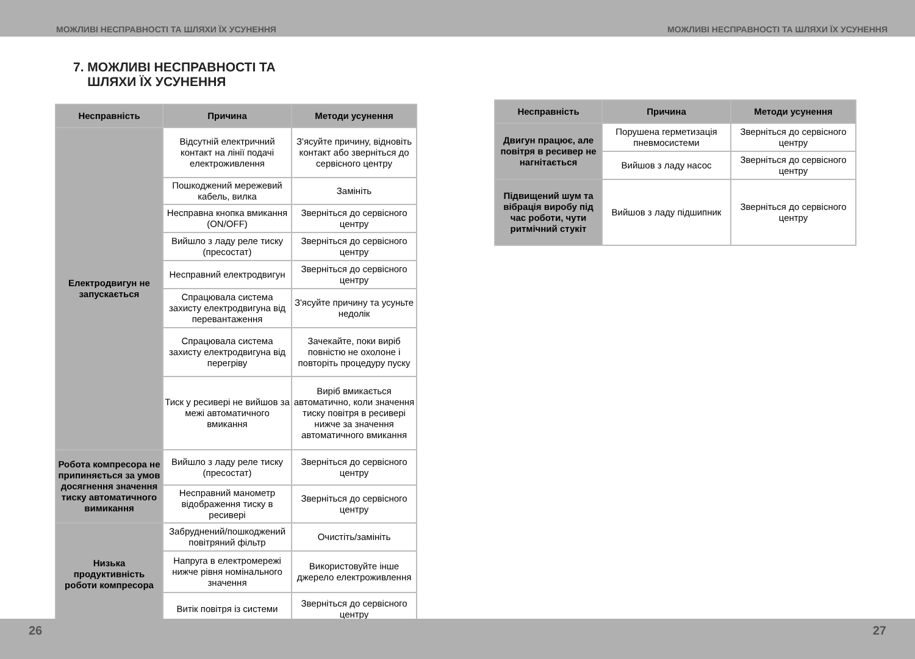МОЖЛИВІ НЕСПРАВНОСТІ ТА ШЛЯХИ ЇХ УСУНЕННЯ МОЖЛИВІ НЕСПРАВНОСТІ ТА ШЛЯХИ ЇХ УСУНЕННЯ
7. МОЖЛИВІ НЕСПРАВНОСТІ ТА
ШЛЯХИ ЇХ УСУНЕННЯ
| Несправність | Причина | Методи усунення |
| --- | --- | --- |
| Електродвигун не запускається | Відсутній електричний контакт на лінії подачі електроживлення | З'ясуйте причину, відновіть контакт або зверніться до сервісного центру |
| | Пошкоджений мережевий кабель, вилка | Замініть |
| | Несправна кнопка вмикання (ON/OFF) | Зверніться до сервісного центру |
| | Вийшло з ладу реле тиску (пресостат) | Зверніться до сервісного центру |
| | Несправний електродвигун | Зверніться до сервісного центру |
| | Спрацювала система захисту електродвигуна від перевантаження | З'ясуйте причину та усуньте недолік |
| | Спрацювала система захисту електродвигуна від перегріву | Зачекайте, поки виріб повністю не охолоне і повторіть процедуру пуску |
| | Тиск у ресивері не вийшов за межі автоматичного вмикання | Виріб вмикається автоматично, коли значення тиску повітря в ресивері нижче за значення автоматичного вмикання |
| Робота компресора не припиняється за умов досягнення значення тиску автоматичного вимикання | Вийшло з ладу реле тиску (пресостат) | Зверніться до сервісного центру |
| | Несправний манометр відображення тиску в ресивері | Зверніться до сервісного центру |
| Низька продуктивність роботи компресора | Забруднений/пошкоджений повітряний фільтр | Очистіть/замініть |
| | Напруга в електромережі нижче рівня номінального значення | Використовуйте інше джерело електроживлення |
| | Витік повітря із системи | Зверніться до сервісного центру |
| Несправність | Причина | Методи усунення |
| --- | --- | --- |
| Двигун працює, але повітря в ресивер не нагнітається | Порушена герметизація пневмосистеми | Зверніться до сервісного центру |
| | Вийшов з ладу насос | Зверніться до сервісного центру |
| Підвищений шум та вібрація виробу під час роботи, чути ритмічний стукіт | Вийшов з ладу підшипник | Зверніться до сервісного центру |
26 27